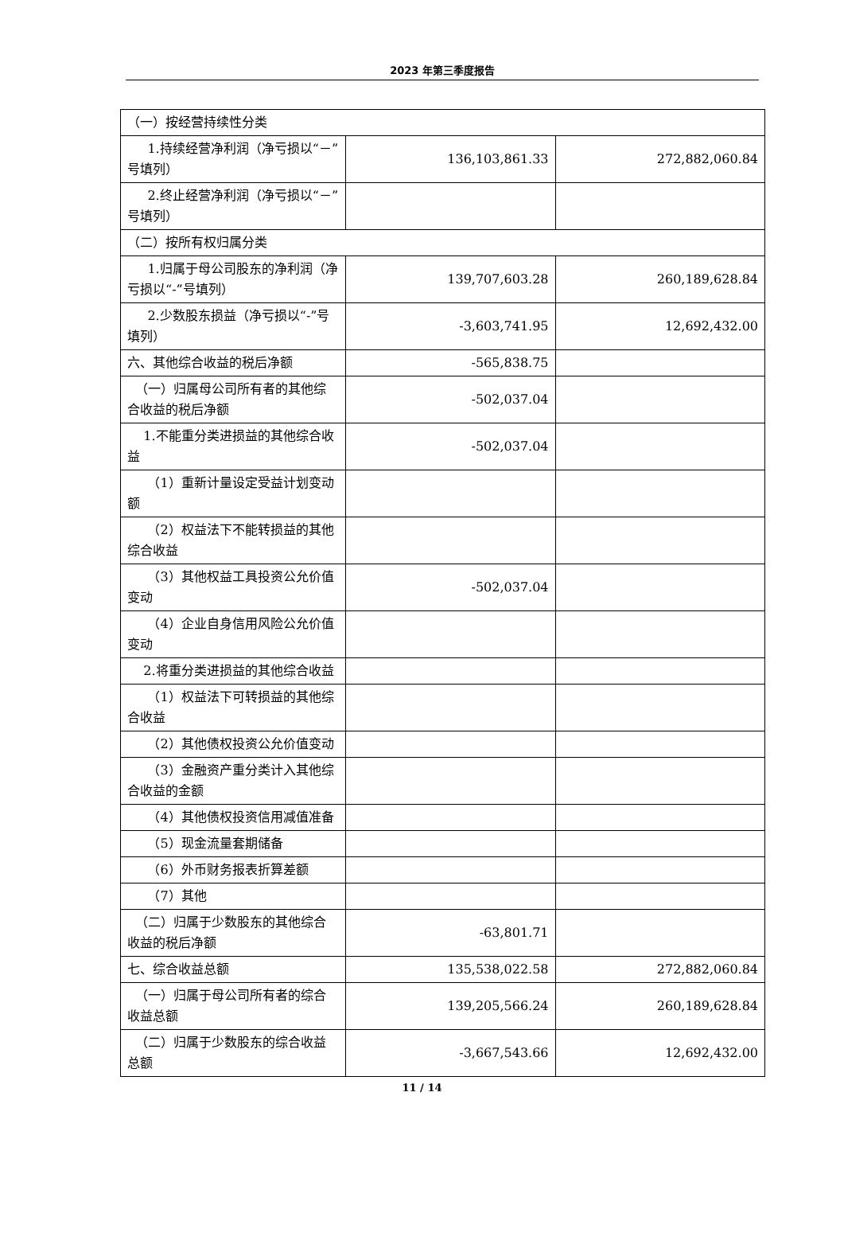2023 年第三季度报告
| （一）按经营持续性分类 | | |
| 1.持续经营净利润（净亏损以“－”号填列） | 136,103,861.33 | 272,882,060.84 |
| 2.终止经营净利润（净亏损以“－”号填列） | | |
| （二）按所有权归属分类 | | |
| 1.归属于母公司股东的净利润（净亏损以“-”号填列） | 139,707,603.28 | 260,189,628.84 |
| 2.少数股东损益（净亏损以“-”号填列） | -3,603,741.95 | 12,692,432.00 |
| 六、其他综合收益的税后净额 | -565,838.75 | |
| （一）归属母公司所有者的其他综合收益的税后净额 | -502,037.04 | |
| 1.不能重分类进损益的其他综合收益 | -502,037.04 | |
| （1）重新计量设定受益计划变动额 | | |
| （2）权益法下不能转损益的其他综合收益 | | |
| （3）其他权益工具投资公允价值变动 | -502,037.04 | |
| （4）企业自身信用风险公允价值变动 | | |
| 2.将重分类进损益的其他综合收益 | | |
| （1）权益法下可转损益的其他综合收益 | | |
| （2）其他债权投资公允价值变动 | | |
| （3）金融资产重分类计入其他综合收益的金额 | | |
| （4）其他债权投资信用减值准备 | | |
| （5）现金流量套期储备 | | |
| （6）外币财务报表折算差额 | | |
| （7）其他 | | |
| （二）归属于少数股东的其他综合收益的税后净额 | -63,801.71 | |
| 七、综合收益总额 | 135,538,022.58 | 272,882,060.84 |
| （一）归属于母公司所有者的综合收益总额 | 139,205,566.24 | 260,189,628.84 |
| （二）归属于少数股东的综合收益总额 | -3,667,543.66 | 12,692,432.00 |
11 / 14